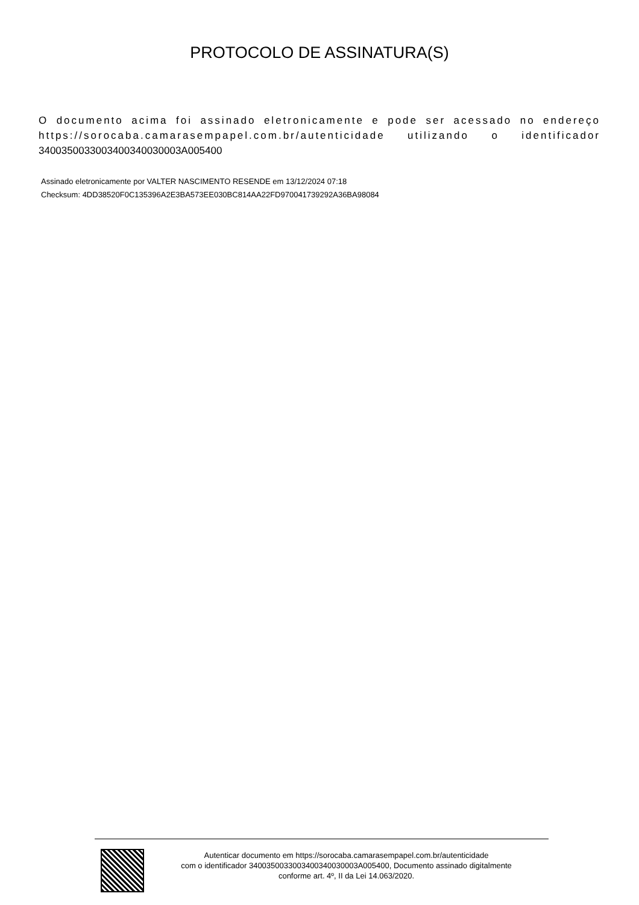PROTOCOLO DE ASSINATURA(S)
O documento acima foi assinado eletronicamente e pode ser acessado no endereço https://sorocaba.camarasempapel.com.br/autenticidade utilizando o identificador 340035003300340034003000​3A005400
Assinado eletronicamente por VALTER NASCIMENTO RESENDE em 13/12/2024 07:18
Checksum: 4DD38520F0C135396A2E3BA573EE030BC814AA22FD970041739292A36BA98084
Autenticar documento em https://sorocaba.camarasempapel.com.br/autenticidade
com o identificador 3400350033003400340030003A005400, Documento assinado digitalmente
conforme art. 4º, II da Lei 14.063/2020.